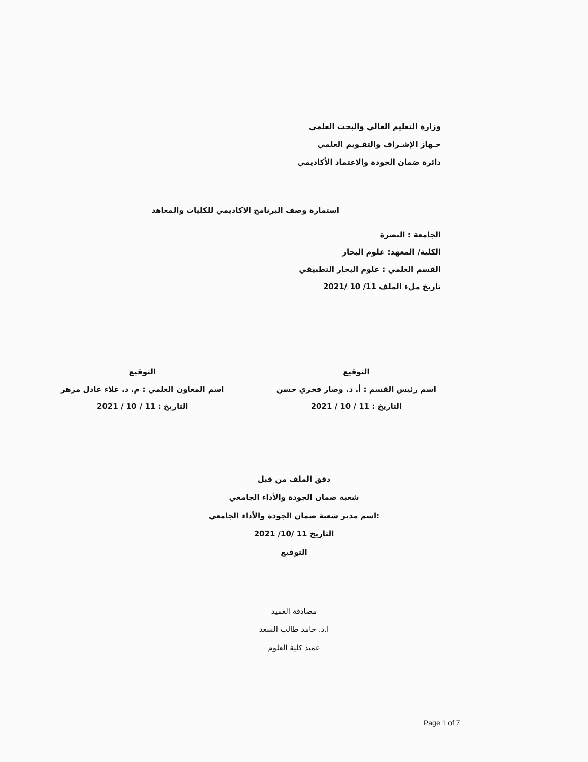وزارة التعليم العالي والبحث العلمي
جـهاز الإشـراف والتقـويم العلمي
دائرة ضمان الجودة والاعتماد الأكاديمي
استمارة وصف البرنامج الاكاديمي للكليات والمعاهد
الجامعة : البصرة
الكلية/ المعهد: علوم البحار
القسم العلمي : علوم البحار التطبيقي
تاريخ ملء الملف 11/ 10 /2021
التوقيع
اسم رئيس القسم : أ. د. وصار فخري حسن
التاريخ : 11 / 10 / 2021
التوقيع
اسم المعاون العلمي : م. د. علاء عادل مزهر
التاريخ : 11 / 10 / 2021
دقق الملف من قبل
شعبة ضمان الجودة والأداء الجامعي
:اسم مدير شعبة ضمان الجودة والأداء الجامعي
التاريخ 11 /10/ 2021
التوقيع
مصادقة العميد
ا.د. حامد طالب السعد
عميد كلية العلوم
Page 1 of 7